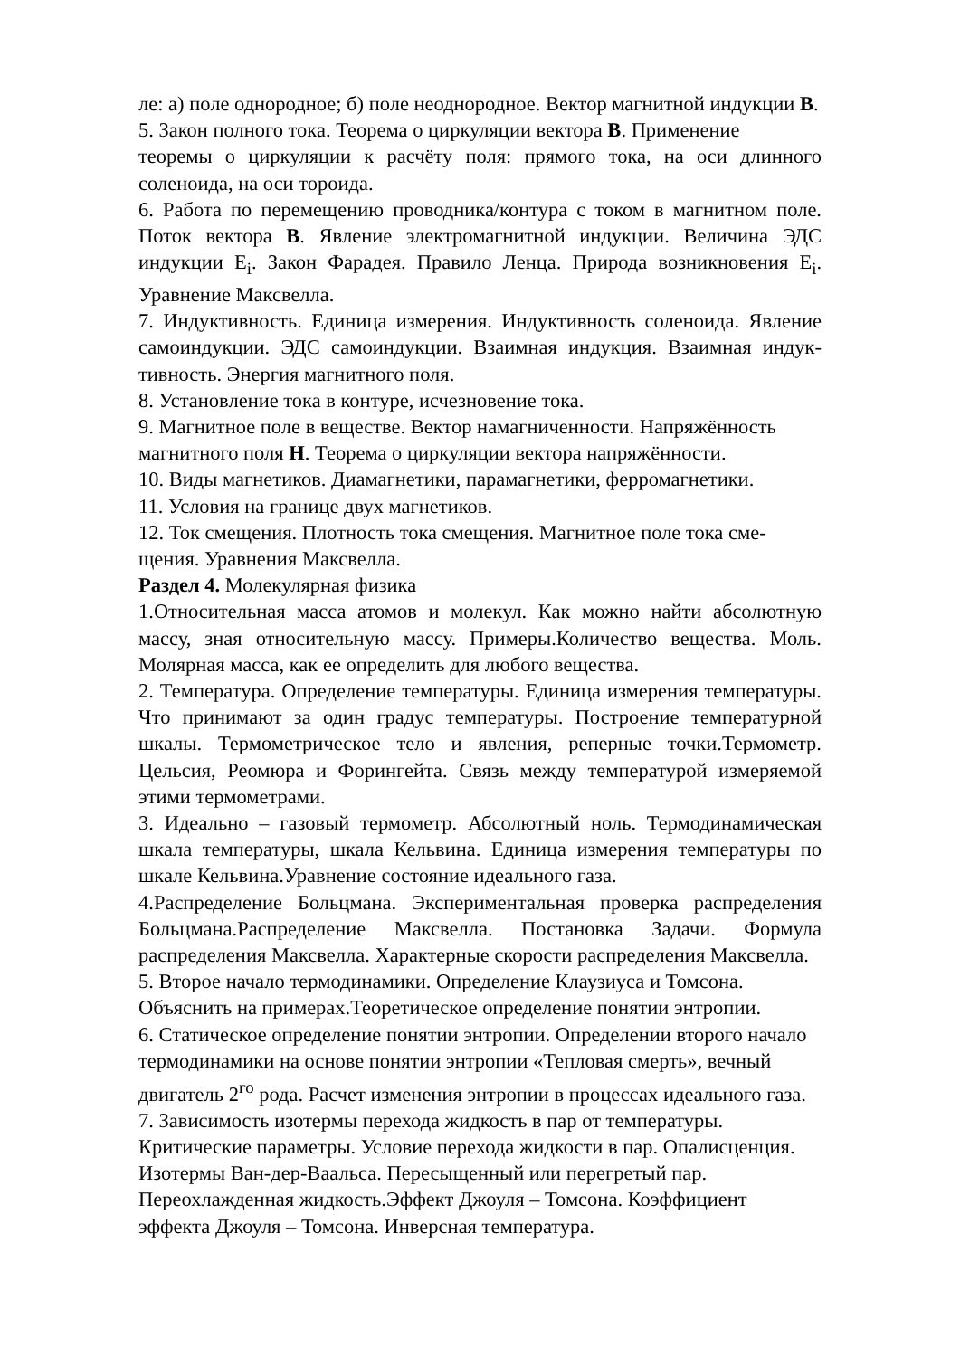ле: а) поле однородное; б) поле неоднородное. Вектор магнитной индукции В.
5. Закон полного тока. Теорема о циркуляции вектора В. Применение
теоремы о циркуляции к расчёту поля: прямого тока, на оси длинного соленоида, на оси тороида.
6. Работа по перемещению проводника/контура с током в магнитном поле. Поток вектора В. Явление электромагнитной индукции. Величина ЭДС индукции Е<sub>i</sub>. Закон Фарадея. Правило Ленца. Природа возникновения Е<sub>i</sub>. Уравнение Максвелла.
7. Индуктивность. Единица измерения. Индуктивность соленоида. Явление самоиндукции. ЭДС самоиндукции. Взаимная индукция. Взаимная индук-тивность. Энергия магнитного поля.
8. Установление тока в контуре, исчезновение тока.
9. Магнитное поле в веществе. Вектор намагниченности. Напряжённость магнитного поля Н. Теорема о циркуляции вектора напряжённости.
10. Виды магнетиков. Диамагнетики, парамагнетики, ферромагнетики.
11. Условия на границе двух магнетиков.
12. Ток смещения. Плотность тока смещения. Магнитное поле тока сме-
щения. Уравнения Максвелла.
Раздел 4. Молекулярная физика
1.Относительная масса атомов и молекул. Как можно найти абсолютную массу, зная относительную массу. Примеры.Количество вещества. Моль. Молярная масса, как ее определить для любого вещества.
2. Температура. Определение температуры. Единица измерения температуры. Что принимают за один градус температуры. Построение температурной шкалы. Термометрическое тело и явления, реперные точки.Термометр. Цельсия, Реомюра и Форингейта. Связь между температурой измеряемой этими термометрами.
3. Идеально – газовый термометр. Абсолютный ноль. Термодинамическая шкала температуры, шкала Кельвина. Единица измерения температуры по шкале Кельвина.Уравнение состояние идеального газа.
4.Распределение Больцмана. Экспериментальная проверка распределения Больцмана.Распределение Максвелла. Постановка Задачи. Формула распределения Максвелла. Характерные скорости распределения Максвелла.
5. Второе начало термодинамики. Определение Клаузиуса и Томсона.
Объяснить на примерах.Теоретическое определение понятии энтропии.
6. Статическое определение понятии энтропии. Определении второго начало
термодинамики на основе понятии энтропии «Тепловая смерть», вечный
двигатель 2<sup>го</sup> рода. Расчет изменения энтропии в процессах идеального газа.
7. Зависимость изотермы перехода жидкость в пар от температуры.
Критические параметры. Условие перехода жидкости в пар. Опалисценция.
Изотермы Ван-дер-Ваальса. Пересыщенный или перегретый пар.
Переохлажденная жидкость.Эффект Джоуля – Томсона. Коэффициент
эффекта Джоуля – Томсона. Инверсная температура.